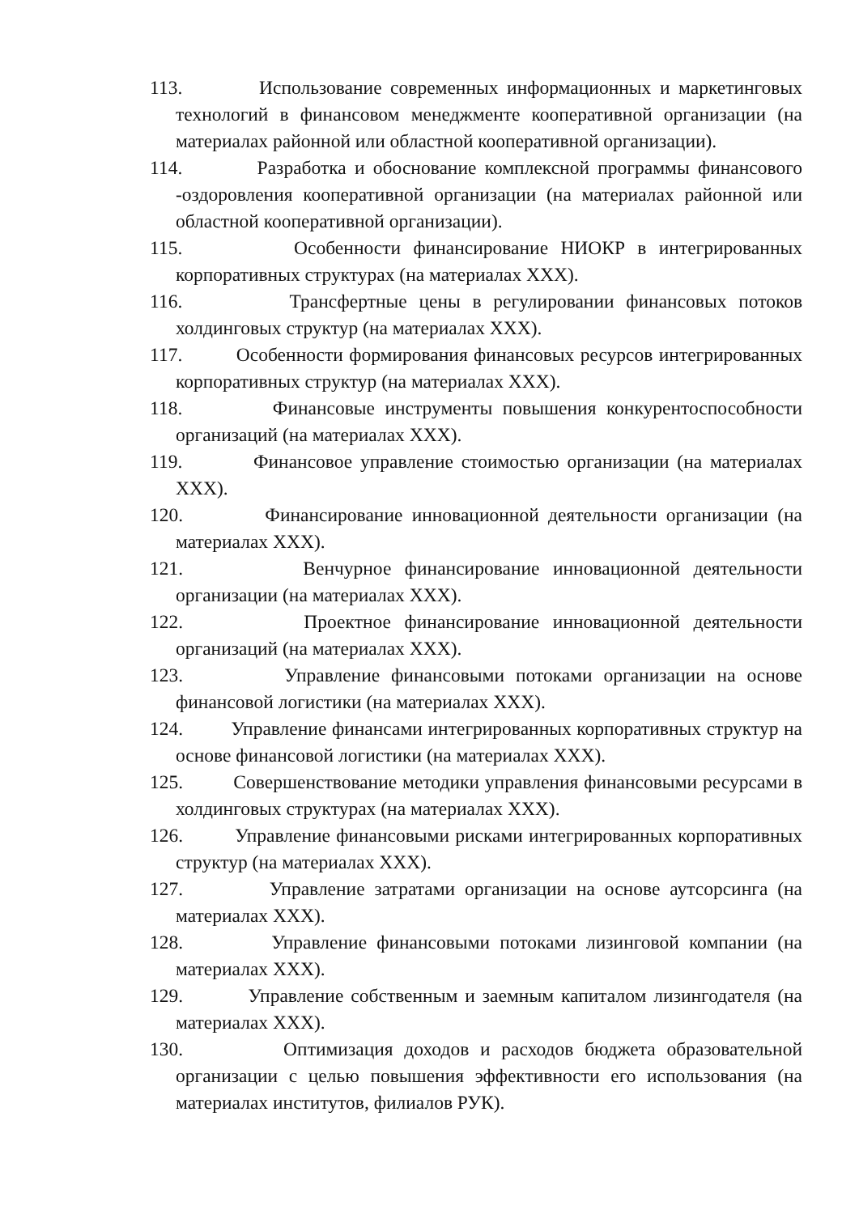113. Использование современных информационных и маркетинговых технологий в финансовом менеджменте кооперативной организации (на материалах районной или областной кооперативной организации).
114. Разработка и обоснование комплексной программы финансового -оздоровления кооперативной организации (на материалах районной или областной кооперативной организации).
115. Особенности финансирование НИОКР в интегрированных корпоративных структурах (на материалах XXX).
116. Трансфертные цены в регулировании финансовых потоков холдинговых структур (на материалах XXX).
117. Особенности формирования финансовых ресурсов интегрированных корпоративных структур (на материалах XXX).
118. Финансовые инструменты повышения конкурентоспособности организаций (на материалах XXX).
119. Финансовое управление стоимостью организации (на материалах XXX).
120. Финансирование инновационной деятельности организации (на материалах XXX).
121. Венчурное финансирование инновационной деятельности организации (на материалах XXX).
122. Проектное финансирование инновационной деятельности организаций (на материалах XXX).
123. Управление финансовыми потоками организации на основе финансовой логистики (на материалах XXX).
124. Управление финансами интегрированных корпоративных структур на основе финансовой логистики (на материалах XXX).
125. Совершенствование методики управления финансовыми ресурсами в холдинговых структурах (на материалах XXX).
126. Управление финансовыми рисками интегрированных корпоративных структур (на материалах XXX).
127. Управление затратами организации на основе аутсорсинга (на материалах XXX).
128. Управление финансовыми потоками лизинговой компании (на материалах XXX).
129. Управление собственным и заемным капиталом лизингодателя (на материалах XXX).
130. Оптимизация доходов и расходов бюджета образовательной организации с целью повышения эффективности его использования (на материалах институтов, филиалов РУК).